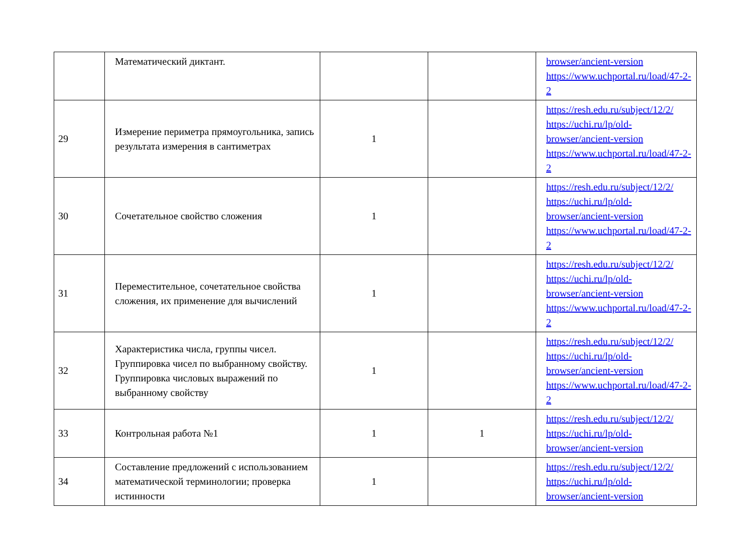| | Математический диктант. | | | browser/ancient-version https://www.uchportal.ru/load/47-2-2 |
| 29 | Измерение периметра прямоугольника, запись результата измерения в сантиметрах | 1 | | https://resh.edu.ru/subject/12/2/ https://uchi.ru/lp/old-browser/ancient-version https://www.uchportal.ru/load/47-2-2 |
| 30 | Сочетательное свойство сложения | 1 | | https://resh.edu.ru/subject/12/2/ https://uchi.ru/lp/old-browser/ancient-version https://www.uchportal.ru/load/47-2-2 |
| 31 | Переместительное, сочетательное свойства сложения, их применение для вычислений | 1 | | https://resh.edu.ru/subject/12/2/ https://uchi.ru/lp/old-browser/ancient-version https://www.uchportal.ru/load/47-2-2 |
| 32 | Характеристика числа, группы чисел. Группировка чисел по выбранному свойству. Группировка числовых выражений по выбранному свойству | 1 | | https://resh.edu.ru/subject/12/2/ https://uchi.ru/lp/old-browser/ancient-version https://www.uchportal.ru/load/47-2-2 |
| 33 | Контрольная работа №1 | 1 | 1 | https://resh.edu.ru/subject/12/2/ https://uchi.ru/lp/old-browser/ancient-version |
| 34 | Составление предложений с использованием математической терминологии; проверка истинности | 1 | | https://resh.edu.ru/subject/12/2/ https://uchi.ru/lp/old-browser/ancient-version |